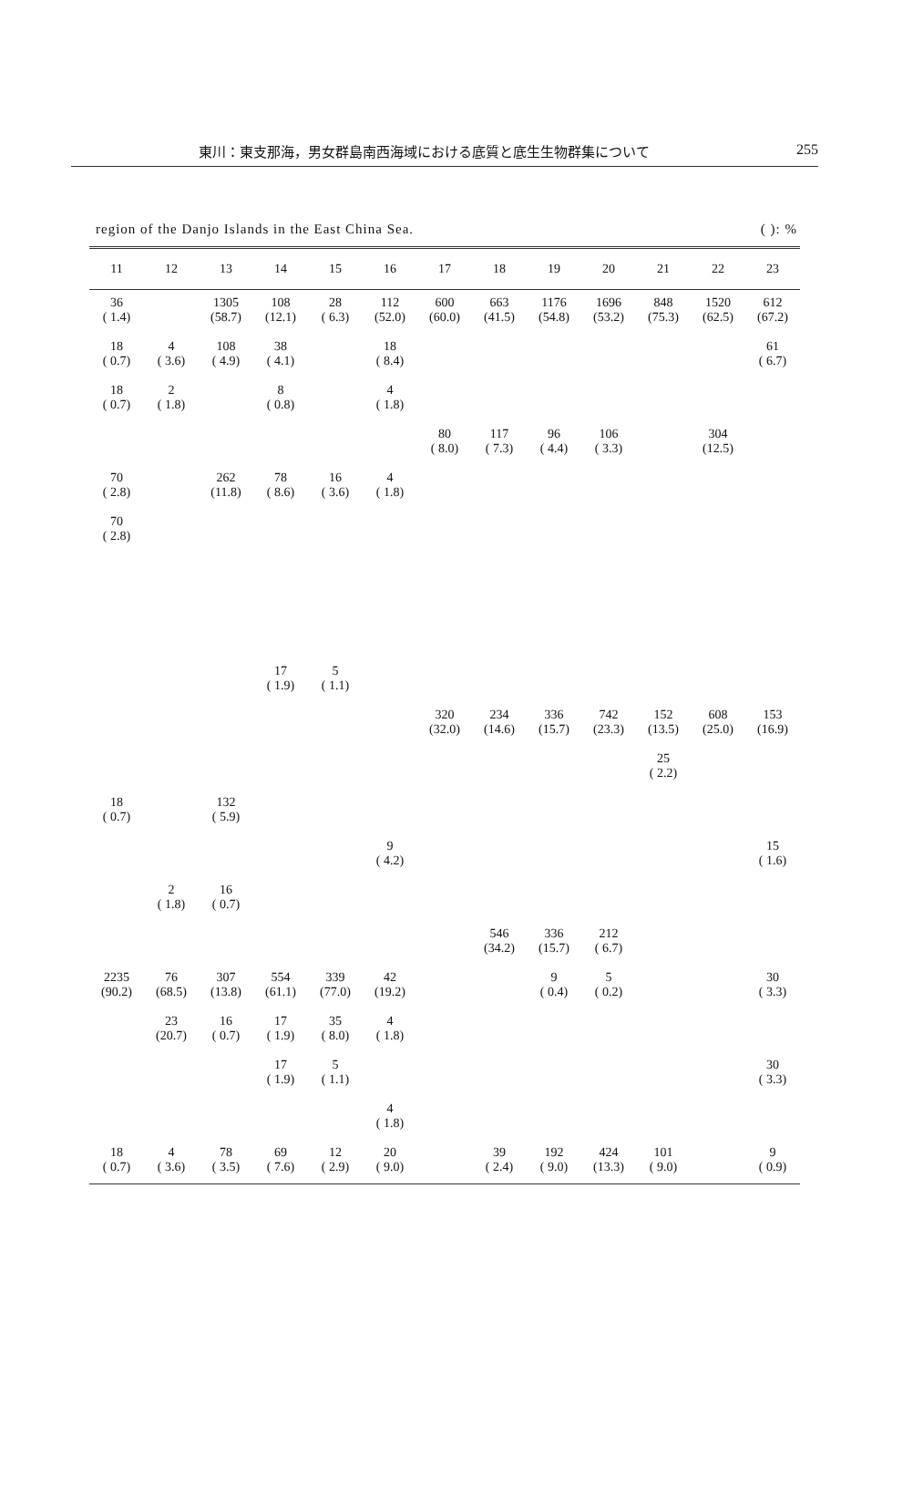東川：東支那海，男女群島南西海域における底質と底生生物群集について 255
region of the Danjo Islands in the East China Sea. ( ): %
| 11 | 12 | 13 | 14 | 15 | 16 | 17 | 18 | 19 | 20 | 21 | 22 | 23 |
| --- | --- | --- | --- | --- | --- | --- | --- | --- | --- | --- | --- | --- |
| 36 ( 1.4) | | 1305 (58.7) | 108 (12.1) | 28 ( 6.3) | 112 (52.0) | 600 (60.0) | 663 (41.5) | 1176 (54.8) | 1696 (53.2) | 848 (75.3) | 1520 (62.5) | 612 (67.2) |
| 18 ( 0.7) | 4 ( 3.6) | 108 ( 4.9) | 38 ( 4.1) | | 18 ( 8.4) | | | | | | | 61 ( 6.7) |
| 18 ( 0.7) | 2 ( 1.8) | | 8 ( 0.8) | | 4 ( 1.8) | | | | | | | |
| | | | | | | 80 ( 8.0) | 117 ( 7.3) | 96 ( 4.4) | 106 ( 3.3) | | 304 (12.5) | |
| 70 ( 2.8) | | 262 (11.8) | 78 ( 8.6) | 16 ( 3.6) | 4 ( 1.8) | | | | | | | |
| 70 ( 2.8) | | | | | | | | | | | | |
| | | | 17 ( 1.9) | 5 ( 1.1) | | | | | | | | |
| | | | | | | 320 (32.0) | 234 (14.6) | 336 (15.7) | 742 (23.3) | 152 (13.5) | 608 (25.0) | 153 (16.9) |
| | | | | | | | | | | 25 ( 2.2) | | |
| 18 ( 0.7) | | 132 ( 5.9) | | | | | | | | | | |
| | | | | | 9 ( 4.2) | | | | | | | 15 ( 1.6) |
| | 2 ( 1.8) | 16 ( 0.7) | | | | | | | | | | |
| | | | | | | | 546 (34.2) | 336 (15.7) | 212 ( 6.7) | | | |
| 2235 (90.2) | 76 (68.5) | 307 (13.8) | 554 (61.1) | 339 (77.0) | 42 (19.2) | | | 9 ( 0.4) | 5 ( 0.2) | | | 30 ( 3.3) |
| | 23 (20.7) | 16 ( 0.7) | 17 ( 1.9) | 35 ( 8.0) | 4 ( 1.8) | | | | | | | |
| | | | 17 ( 1.9) | 5 ( 1.1) | | | | | | | | 30 ( 3.3) |
| | | | | | 4 ( 1.8) | | | | | | | |
| 18 ( 0.7) | 4 ( 3.6) | 78 ( 3.5) | 69 ( 7.6) | 12 ( 2.9) | 20 ( 9.0) | | 39 ( 2.4) | 192 ( 9.0) | 424 (13.3) | 101 ( 9.0) | | 9 ( 0.9) |